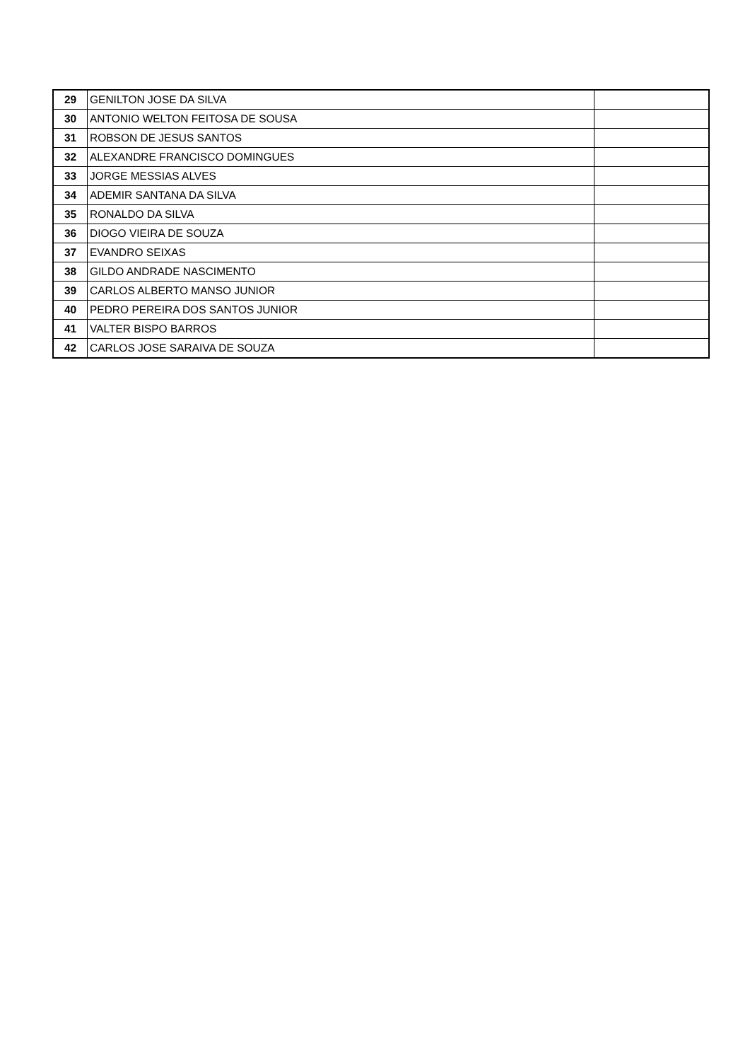| 29 | GENILTON JOSE DA SILVA | |
| 30 | ANTONIO WELTON FEITOSA DE SOUSA | |
| 31 | ROBSON DE JESUS SANTOS | |
| 32 | ALEXANDRE FRANCISCO DOMINGUES | |
| 33 | JORGE MESSIAS ALVES | |
| 34 | ADEMIR SANTANA DA SILVA | |
| 35 | RONALDO DA SILVA | |
| 36 | DIOGO VIEIRA DE SOUZA | |
| 37 | EVANDRO SEIXAS | |
| 38 | GILDO ANDRADE NASCIMENTO | |
| 39 | CARLOS ALBERTO MANSO JUNIOR | |
| 40 | PEDRO PEREIRA DOS SANTOS JUNIOR | |
| 41 | VALTER BISPO BARROS | |
| 42 | CARLOS JOSE SARAIVA DE SOUZA | |